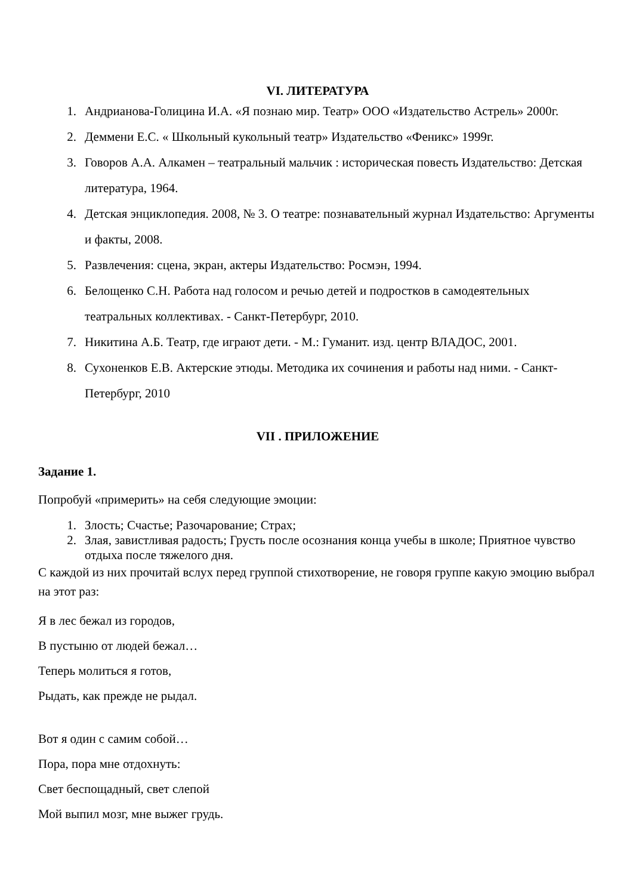VI. ЛИТЕРАТУРА
1. Андрианова-Голицина И.А. «Я познаю мир. Театр» ООО «Издательство Астрель» 2000г.
2. Деммени Е.С. « Школьный кукольный театр» Издательство «Феникс» 1999г.
3. Говоров А.А. Алкамен – театральный мальчик : историческая повесть Издательство: Детская литература, 1964.
4. Детская энциклопедия. 2008, № 3. О театре: познавательный журнал Издательство: Аргументы и факты, 2008.
5. Развлечения: сцена, экран, актеры Издательство: Росмэн, 1994.
6. Белощенко С.Н. Работа над голосом и речью детей и подростков в самодеятельных театральных коллективах. - Санкт-Петербург, 2010.
7. Никитина А.Б. Театр, где играют дети. - М.: Гуманит. изд. центр ВЛАДОС, 2001.
8. Сухоненков Е.В. Актерские этюды. Методика их сочинения и работы над ними. - Санкт-Петербург, 2010
VII . ПРИЛОЖЕНИЕ
Задание 1.
Попробуй «примерить» на себя следующие эмоции:
1. Злость; Счастье; Разочарование; Страх;
2. Злая, завистливая радость; Грусть после осознания конца учебы в школе; Приятное чувство отдыха после тяжелого дня.
С каждой из них прочитай вслух перед группой стихотворение, не говоря группе какую эмоцию выбрал на этот раз:
Я в лес бежал из городов,
В пустыню от людей бежал…
Теперь молиться я готов,
Рыдать, как прежде не рыдал.
Вот я один с самим собой…
Пора, пора мне отдохнуть:
Свет беспощадный, свет слепой
Мой выпил мозг, мне выжег грудь.